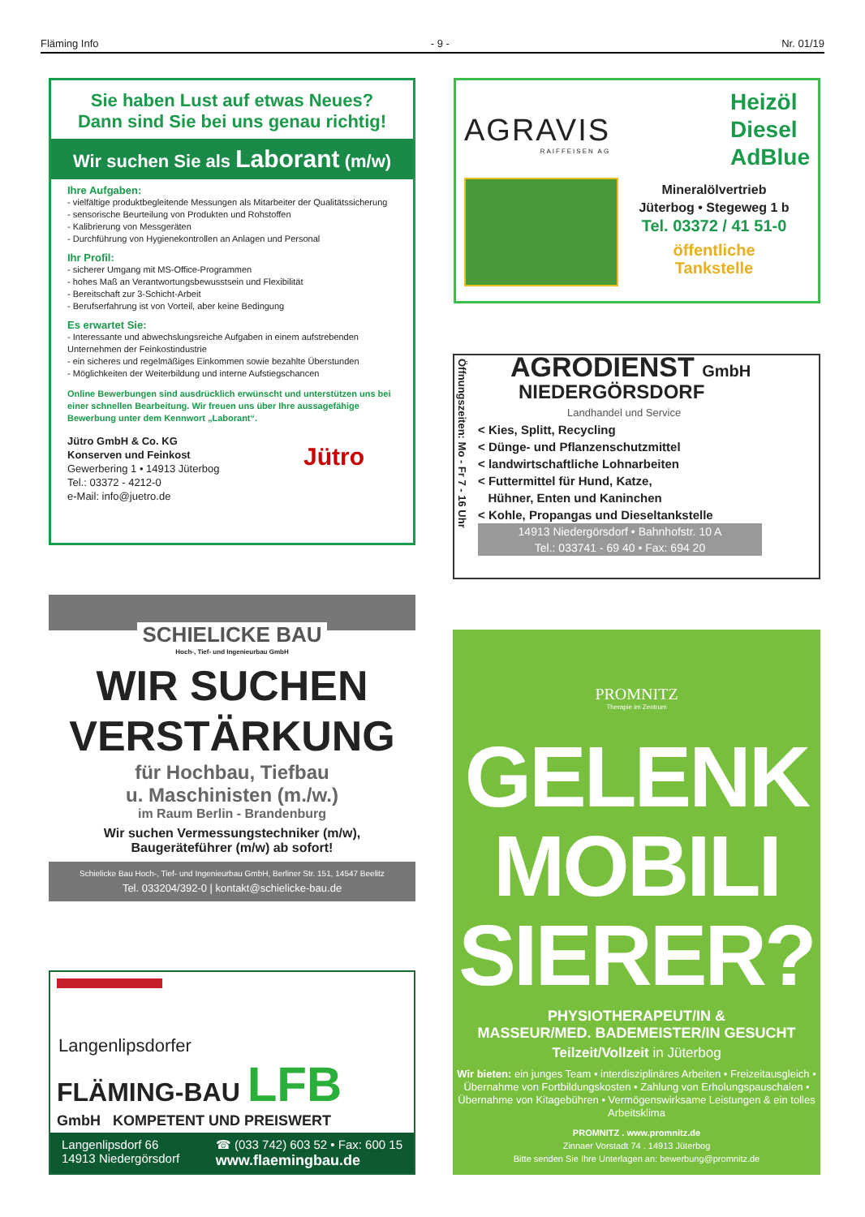Fläming Info - 9 - Nr. 01/19
Sie haben Lust auf etwas Neues?
Dann sind Sie bei uns genau richtig!
Wir suchen Sie als Laborant (m/w)
Ihre Aufgaben:
- vielfältige produktbegleitende Messungen als Mitarbeiter der Qualitätssicherung
- sensorische Beurteilung von Produkten und Rohstoffen
- Kalibrierung von Messgeräten
- Durchführung von Hygienekontrollen an Anlagen und Personal
Ihr Profil:
- sicherer Umgang mit MS-Office-Programmen
- hohes Maß an Verantwortungsbewusstsein und Flexibilität
- Bereitschaft zur 3-Schicht-Arbeit
- Berufserfahrung ist von Vorteil, aber keine Bedingung
Es erwartet Sie:
- Interessante und abwechslungsreiche Aufgaben in einem aufstrebenden Unternehmen der Feinkostindustrie
- ein sicheres und regelmäßiges Einkommen sowie bezahlte Überstunden
- Möglichkeiten der Weiterbildung und interne Aufstiegschancen
Online Bewerbungen sind ausdrücklich erwünscht und unterstützen uns bei einer schnellen Bearbeitung. Wir freuen uns über Ihre aussagefähige Bewerbung unter dem Kennwort „Laborant“.
Jütro GmbH & Co. KG
Konserven und Feinkost
Gewerbering 1 • 14913 Jüterbog
Tel.: 03372 - 4212-0
e-Mail: info@juetro.de
Jütro
AGRAVIS
RAIFFEISEN AG
Heizöl
Diesel
AdBlue
Mineralölvertrieb
Jüterbog • Stegeweg 1 b
Tel. 03372 / 41 51-0
öffentliche
Tankstelle
Öffnungszeiten: Mo - Fr 7 - 16 Uhr
AGRODIENST GmbH
NIEDERGÖRSDORF
Landhandel und Service
< Kies, Splitt, Recycling
< Dünge- und Pflanzenschutzmittel
< landwirtschaftliche Lohnarbeiten
< Futtermittel für Hund, Katze,
Hühner, Enten und Kaninchen
< Kohle, Propangas und Dieseltankstelle
14913 Niedergörsdorf • Bahnhofstr. 10 A
Tel.: 033741 - 69 40 • Fax: 694 20
SCHIELICKE BAU
Hoch-, Tief- und Ingenieurbau GmbH
WIR SUCHEN
VERSTÄRKUNG
für Hochbau, Tiefbau
u. Maschinisten (m./w.)
im Raum Berlin - Brandenburg
Wir suchen Vermessungstechniker (m/w),
Baugeräteführer (m/w) ab sofort!
Schielicke Bau Hoch-, Tief- und Ingenieurbau GmbH, Berliner Str. 151, 14547 Beelitz
Tel. 033204/392-0 | kontakt@schielicke-bau.de
Langenlipsdorfer
FLÄMING-BAU LFB
GmbH KOMPETENT UND PREISWERT
Langenlipsdorf 66
14913 Niedergörsdorf
☎ (033 742) 603 52 • Fax: 600 15
www.flaemingbau.de
PROMNITZ
Therapie im Zentrum
GELENK
MOBILI
SIERER?
PHYSIOTHERAPEUT/IN &
MASSEUR/MED. BADEMEISTER/IN GESUCHT
Teilzeit/Vollzeit in Jüterbog
Wir bieten: ein junges Team • interdisziplinäres Arbeiten • Freizeitausgleich • Übernahme von Fortbildungskosten • Zahlung von Erholungspauschalen • Übernahme von Kitagebühren • Vermögenswirksame Leistungen & ein tolles Arbeitsklima
PROMNITZ . www.promnitz.de
Zinnaer Vorstadt 74 . 14913 Jüterbog
Bitte senden Sie Ihre Unterlagen an: bewerbung@promnitz.de